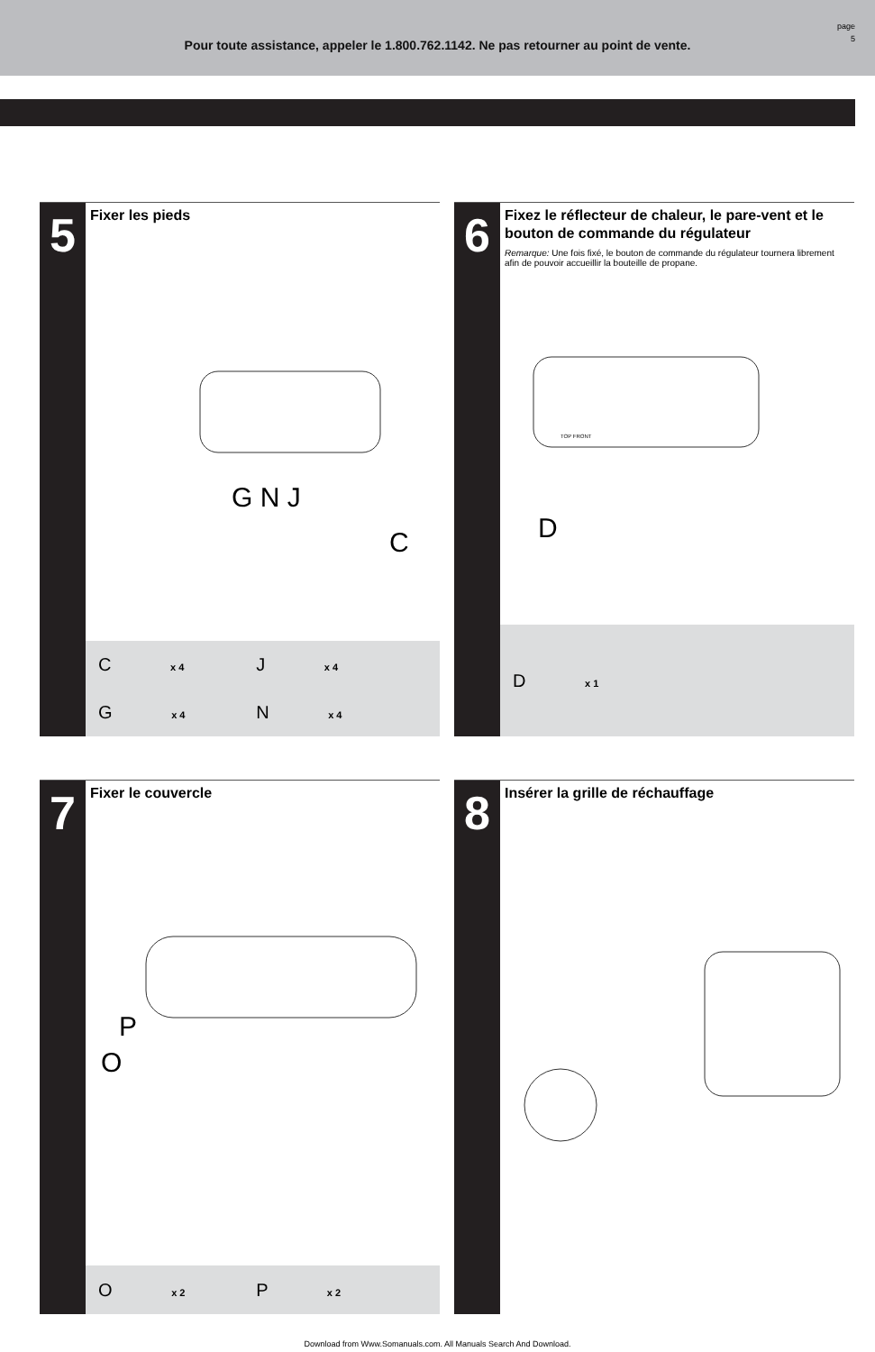page
5
Pour toute assistance, appeler le 1.800.762.1142. Ne pas retourner au point de vente.
5
Fixer les pieds
G N J
C
C x 4 J x 4 G x 4 N x 4
6
Fixez le réflecteur de chaleur, le pare-vent et le bouton de commande du régulateur
Remarque: Une fois fixé, le bouton de commande du régulateur tournera librement afin de pouvoir accueillir la bouteille de propane.
D
TOP FRONT
D x 1
7
Fixer le couvercle
P
O
O x 2 P x 2
8
Insérer la grille de réchauffage
Download from Www.Somanuals.com. All Manuals Search And Download.